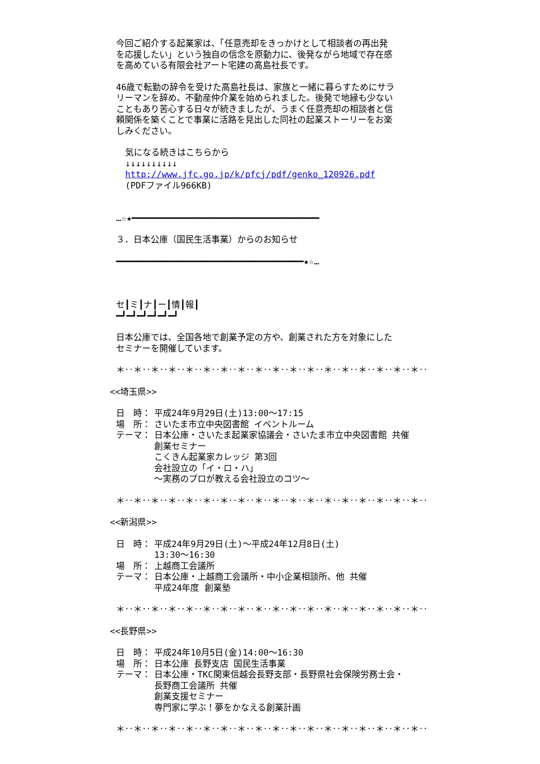今回ご紹介する起業家は、「任意売却をきっかけとして相談者の再出発
を応援したい」という独自の信念を原動力に、後発ながら地域で存在感
を高めている有限会社アート宅建の高島社長です。
46歳で転勤の辞令を受けた高島社長は、家族と一緒に暮らすためにサラ
リーマンを辞め、不動産仲介業を始められました。後発で地縁も少ない
こともあり苦心する日々が続きましたが、うまく任意売却の相談者と信
頼関係を築くことで事業に活路を見出した同社の起業ストーリーをお楽
しみください。
気になる続きはこちらから
↓↓↓↓↓↓↓↓↓↓
http://www.jfc.go.jp/k/pfcj/pdf/genko_120926.pdf
(PDFファイル966KB)
…☆★━━━━━━━━━━━━━━━━━━━━━━━━━━━━━━━━━━━━
３．日本公庫（国民生活事業）からのお知らせ
━━━━━━━━━━━━━━━━━━━━━━━━━━━━━━━━━━━━★☆…
セ┃ミ┃ナ┃ー┃情┃報┃
━┛━┛━┛━┛━┛━┛
日本公庫では、全国各地で創業予定の方や、創業された方を対象にした
セミナーを開催しています。
＊‥＊‥＊‥＊‥＊‥＊‥＊‥＊‥＊‥＊‥＊‥＊‥＊‥＊‥＊‥＊‥＊‥＊‥
<<埼玉県>>
日　時： 平成24年9月29日(土)13:00～17:15
場　所： さいたま市立中央図書館 イベントルーム
テーマ： 日本公庫・さいたま起業家協議会・さいたま市立中央図書館 共催
創業セミナー
こくきん起業家カレッジ 第3回
会社設立の「イ・ロ・ハ」
～実務のプロが教える会社設立のコツ～
＊‥＊‥＊‥＊‥＊‥＊‥＊‥＊‥＊‥＊‥＊‥＊‥＊‥＊‥＊‥＊‥＊‥＊‥
<<新潟県>>
日　時： 平成24年9月29日(土)～平成24年12月8日(土)
13:30～16:30
場　所： 上越商工会議所
テーマ： 日本公庫・上越商工会議所・中小企業相談所、他 共催
平成24年度 創業塾
＊‥＊‥＊‥＊‥＊‥＊‥＊‥＊‥＊‥＊‥＊‥＊‥＊‥＊‥＊‥＊‥＊‥＊‥
<<長野県>>
日　時： 平成24年10月5日(金)14:00～16:30
場　所： 日本公庫 長野支店 国民生活事業
テーマ： 日本公庫・TKC関東信越会長野支部・長野県社会保険労務士会・
長野商工会議所 共催
創業支援セミナー
専門家に学ぶ！夢をかなえる創業計画
＊‥＊‥＊‥＊‥＊‥＊‥＊‥＊‥＊‥＊‥＊‥＊‥＊‥＊‥＊‥＊‥＊‥＊‥